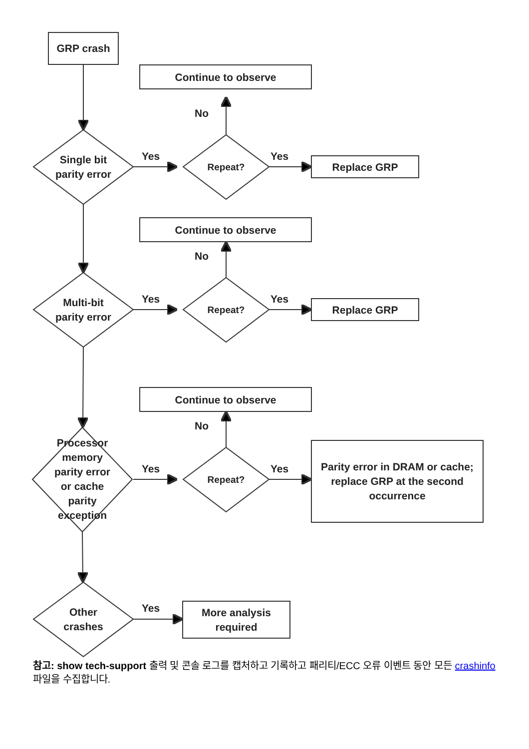GRP crash
Continue to observe
No
Single bit
parity error
Yes
Repeat?
Yes
Replace GRP
Continue to observe
No
Multi-bit
parity error
Yes
Repeat?
Yes
Replace GRP
Continue to observe
No
Processor
memory
parity error
or cache
parity
exception
Yes
Repeat?
Yes
Parity error in DRAM or cache; replace GRP at the second occurrence
Other
crashes
Yes
More analysis
required
참고: show tech-support 출력 및 콘솔 로그를 캡처하고 기록하고 패리티/ECC 오류 이벤트 동안 모든 crashinfo 파일을 수집합니다.